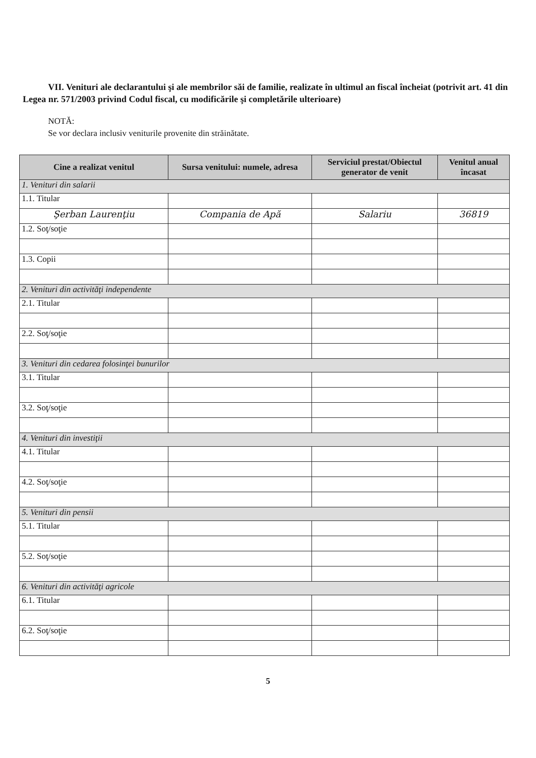VII. Venituri ale declarantului şi ale membrilor săi de familie, realizate în ultimul an fiscal încheiat (potrivit art. 41 din Legea nr. 571/2003 privind Codul fiscal, cu modificările şi completările ulterioare)
NOTĂ:
Se vor declara inclusiv veniturile provenite din străinătate.
| Cine a realizat venitul | Sursa venitului: numele, adresa | Serviciul prestat/Obiectul generator de venit | Venitul anual încasat |
| --- | --- | --- | --- |
| 1. Venituri din salarii | | | |
| 1.1. Titular | | | |
| Şerban Laurenţiu | Compania de Apă | Salariu | 36819 |
| 1.2. Soţ/soţie | | | |
| 1.3. Copii | | | |
| 2. Venituri din activităţi independente | | | |
| 2.1. Titular | | | |
| 2.2. Soţ/soţie | | | |
| 3. Venituri din cedarea folosinţei bunurilor | | | |
| 3.1. Titular | | | |
| 3.2. Soţ/soţie | | | |
| 4. Venituri din investiţii | | | |
| 4.1. Titular | | | |
| 4.2. Soţ/soţie | | | |
| 5. Venituri din pensii | | | |
| 5.1. Titular | | | |
| 5.2. Soţ/soţie | | | |
| 6. Venituri din activităţi agricole | | | |
| 6.1. Titular | | | |
| 6.2. Soţ/soţie | | | |
5